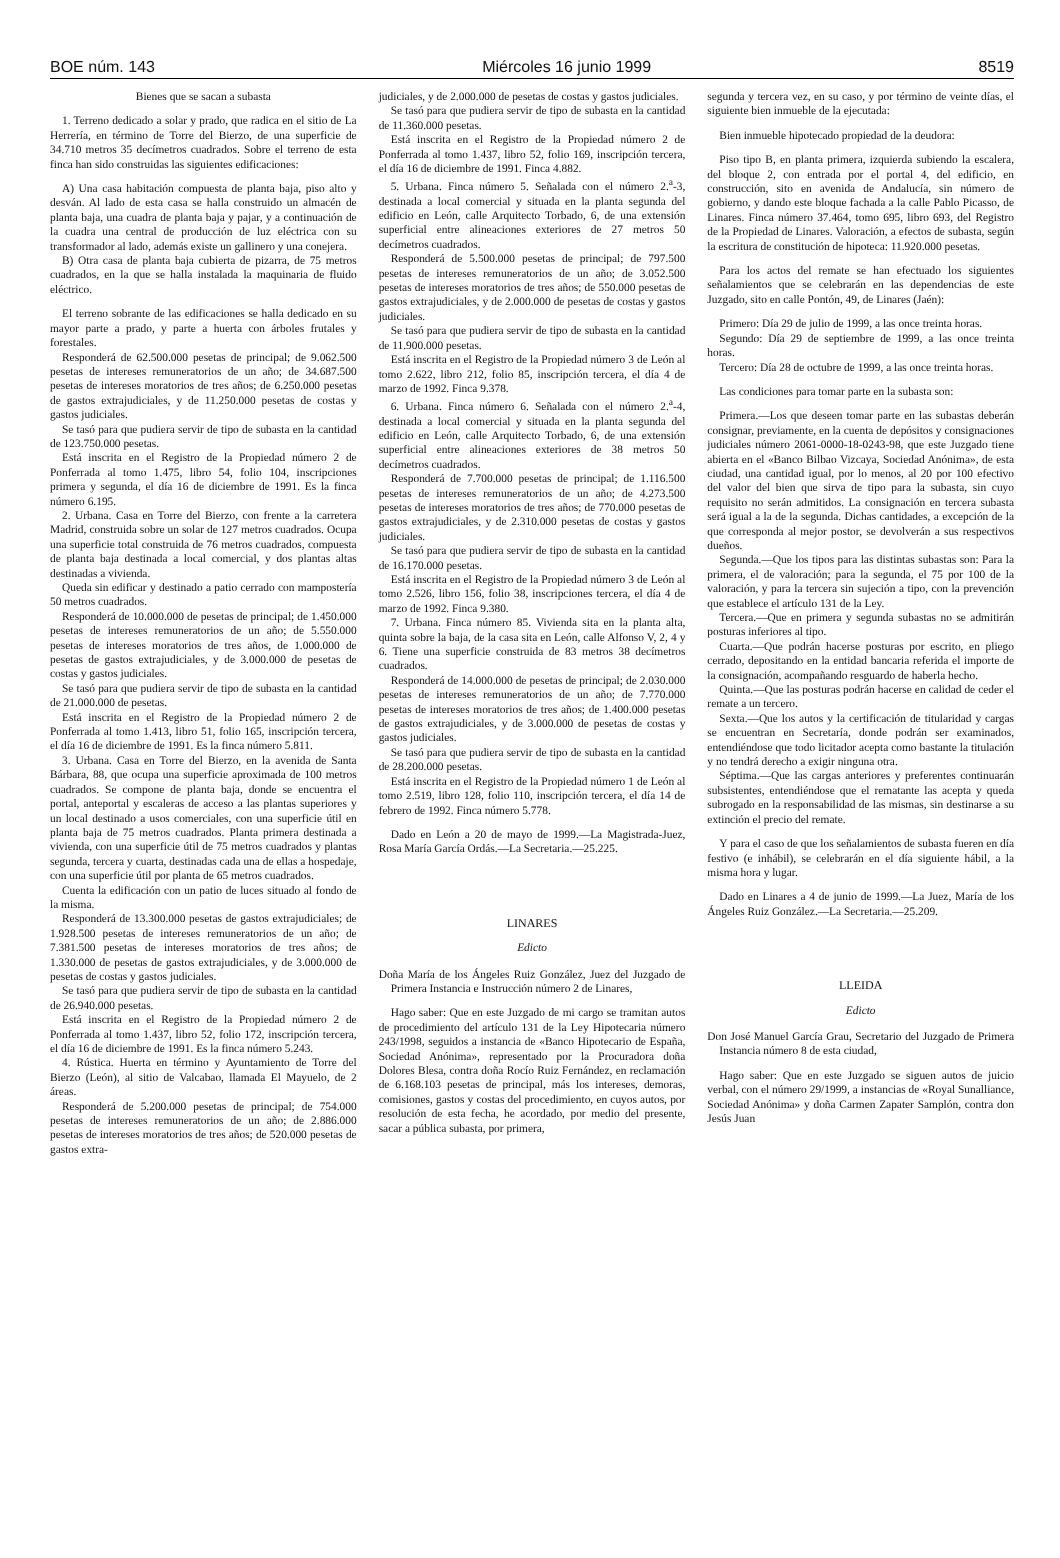BOE núm. 143 Miércoles 16 junio 1999 8519
Bienes que se sacan a subasta
1. Terreno dedicado a solar y prado, que radica en el sitio de La Herrería, en término de Torre del Bierzo, de una superficie de 34.710 metros 35 decímetros cuadrados. Sobre el terreno de esta finca han sido construidas las siguientes edificaciones:
A) Una casa habitación compuesta de planta baja, piso alto y desván. Al lado de esta casa se halla construido un almacén de planta baja, una cuadra de planta baja y pajar, y a continuación de la cuadra una central de producción de luz eléctrica con su transformador al lado, además existe un gallinero y una conejera.
B) Otra casa de planta baja cubierta de pizarra, de 75 metros cuadrados, en la que se halla instalada la maquinaria de fluido eléctrico.
El terreno sobrante de las edificaciones se halla dedicado en su mayor parte a prado, y parte a huerta con árboles frutales y forestales.
Responderá de 62.500.000 pesetas de principal; de 9.062.500 pesetas de intereses remuneratorios de un año; de 34.687.500 pesetas de intereses moratorios de tres años; de 6.250.000 pesetas de gastos extrajudiciales, y de 11.250.000 pesetas de costas y gastos judiciales.
Se tasó para que pudiera servir de tipo de subasta en la cantidad de 123.750.000 pesetas.
Está inscrita en el Registro de la Propiedad número 2 de Ponferrada al tomo 1.475, libro 54, folio 104, inscripciones primera y segunda, el día 16 de diciembre de 1991. Es la finca número 6.195.
2. Urbana. Casa en Torre del Bierzo, con frente a la carretera Madrid, construida sobre un solar de 127 metros cuadrados. Ocupa una superficie total construida de 76 metros cuadrados, compuesta de planta baja destinada a local comercial, y dos plantas altas destinadas a vivienda.
Queda sin edificar y destinado a patio cerrado con mampostería 50 metros cuadrados.
Responderá de 10.000.000 de pesetas de principal; de 1.450.000 pesetas de intereses remuneratorios de un año; de 5.550.000 pesetas de intereses moratorios de tres años, de 1.000.000 de pesetas de gastos extrajudiciales, y de 3.000.000 de pesetas de costas y gastos judiciales.
Se tasó para que pudiera servir de tipo de subasta en la cantidad de 21.000.000 de pesetas.
Está inscrita en el Registro de la Propiedad número 2 de Ponferrada al tomo 1.413, libro 51, folio 165, inscripción tercera, el día 16 de diciembre de 1991. Es la finca número 5.811.
3. Urbana. Casa en Torre del Bierzo, en la avenida de Santa Bárbara, 88, que ocupa una superficie aproximada de 100 metros cuadrados. Se compone de planta baja, donde se encuentra el portal, anteportal y escaleras de acceso a las plantas superiores y un local destinado a usos comerciales, con una superficie útil en planta baja de 75 metros cuadrados. Planta primera destinada a vivienda, con una superficie útil de 75 metros cuadrados y plantas segunda, tercera y cuarta, destinadas cada una de ellas a hospedaje, con una superficie útil por planta de 65 metros cuadrados.
Cuenta la edificación con un patio de luces situado al fondo de la misma.
Responderá de 13.300.000 pesetas de gastos extrajudiciales; de 1.928.500 pesetas de intereses remuneratorios de un año; de 7.381.500 pesetas de intereses moratorios de tres años; de 1.330.000 de pesetas de gastos extrajudiciales, y de 3.000.000 de pesetas de costas y gastos judiciales.
Se tasó para que pudiera servir de tipo de subasta en la cantidad de 26.940.000 pesetas.
Está inscrita en el Registro de la Propiedad número 2 de Ponferrada al tomo 1.437, libro 52, folio 172, inscripción tercera, el día 16 de diciembre de 1991. Es la finca número 5.243.
4. Rústica. Huerta en término y Ayuntamiento de Torre del Bierzo (León), al sitio de Valcabao, llamada El Mayuelo, de 2 áreas.
Responderá de 5.200.000 pesetas de principal; de 754.000 pesetas de intereses remuneratorios de un año; de 2.886.000 pesetas de intereses moratorios de tres años; de 520.000 pesetas de gastos extra-
judiciales, y de 2.000.000 de pesetas de costas y gastos judiciales.
Se tasó para que pudiera servir de tipo de subasta en la cantidad de 11.360.000 pesetas.
Está inscrita en el Registro de la Propiedad número 2 de Ponferrada al tomo 1.437, libro 52, folio 169, inscripción tercera, el día 16 de diciembre de 1991. Finca 4.882.
5. Urbana. Finca número 5. Señalada con el número 2.<sup>a</sup>-3, destinada a local comercial y situada en la planta segunda del edificio en León, calle Arquitecto Torbado, 6, de una extensión superficial entre alineaciones exteriores de 27 metros 50 decímetros cuadrados.
Responderá de 5.500.000 pesetas de principal; de 797.500 pesetas de intereses remuneratorios de un año; de 3.052.500 pesetas de intereses moratorios de tres años; de 550.000 pesetas de gastos extrajudiciales, y de 2.000.000 de pesetas de costas y gastos judiciales.
Se tasó para que pudiera servir de tipo de subasta en la cantidad de 11.900.000 pesetas.
Está inscrita en el Registro de la Propiedad número 3 de León al tomo 2.622, libro 212, folio 85, inscripción tercera, el día 4 de marzo de 1992. Finca 9.378.
6. Urbana. Finca número 6. Señalada con el número 2.<sup>a</sup>-4, destinada a local comercial y situada en la planta segunda del edificio en León, calle Arquitecto Torbado, 6, de una extensión superficial entre alineaciones exteriores de 38 metros 50 decímetros cuadrados.
Responderá de 7.700.000 pesetas de principal; de 1.116.500 pesetas de intereses remuneratorios de un año; de 4.273.500 pesetas de intereses moratorios de tres años; de 770.000 pesetas de gastos extrajudiciales, y de 2.310.000 pesetas de costas y gastos judiciales.
Se tasó para que pudiera servir de tipo de subasta en la cantidad de 16.170.000 pesetas.
Está inscrita en el Registro de la Propiedad número 3 de León al tomo 2.526, libro 156, folio 38, inscripciones tercera, el día 4 de marzo de 1992. Finca 9.380.
7. Urbana. Finca número 85. Vivienda sita en la planta alta, quinta sobre la baja, de la casa sita en León, calle Alfonso V, 2, 4 y 6. Tiene una superficie construida de 83 metros 38 decímetros cuadrados.
Responderá de 14.000.000 de pesetas de principal; de 2.030.000 pesetas de intereses remuneratorios de un año; de 7.770.000 pesetas de intereses moratorios de tres años; de 1.400.000 pesetas de gastos extrajudiciales, y de 3.000.000 de pesetas de costas y gastos judiciales.
Se tasó para que pudiera servir de tipo de subasta en la cantidad de 28.200.000 pesetas.
Está inscrita en el Registro de la Propiedad número 1 de León al tomo 2.519, libro 128, folio 110, inscripción tercera, el día 14 de febrero de 1992. Finca número 5.778.
Dado en León a 20 de mayo de 1999.—La Magistrada-Juez, Rosa María García Ordás.—La Secretaria.—25.225.
LINARES
Edicto
Doña María de los Ángeles Ruiz González, Juez del Juzgado de Primera Instancia e Instrucción número 2 de Linares,
Hago saber: Que en este Juzgado de mi cargo se tramitan autos de procedimiento del artículo 131 de la Ley Hipotecaria número 243/1998, seguidos a instancia de «Banco Hipotecario de España, Sociedad Anónima», representado por la Procuradora doña Dolores Blesa, contra doña Rocío Ruiz Fernández, en reclamación de 6.168.103 pesetas de principal, más los intereses, demoras, comisiones, gastos y costas del procedimiento, en cuyos autos, por resolución de esta fecha, he acordado, por medio del presente, sacar a pública subasta, por primera,
segunda y tercera vez, en su caso, y por término de veinte días, el siguiente bien inmueble de la ejecutada:
Bien inmueble hipotecado propiedad de la deudora:
Piso tipo B, en planta primera, izquierda subiendo la escalera, del bloque 2, con entrada por el portal 4, del edificio, en construcción, sito en avenida de Andalucía, sin número de gobierno, y dando este bloque fachada a la calle Pablo Picasso, de Linares. Finca número 37.464, tomo 695, libro 693, del Registro de la Propiedad de Linares. Valoración, a efectos de subasta, según la escritura de constitución de hipoteca: 11.920.000 pesetas.
Para los actos del remate se han efectuado los siguientes señalamientos que se celebrarán en las dependencias de este Juzgado, sito en calle Pontón, 49, de Linares (Jaén):
Primero: Día 29 de julio de 1999, a las once treinta horas.
Segundo: Día 29 de septiembre de 1999, a las once treinta horas.
Tercero: Día 28 de octubre de 1999, a las once treinta horas.
Las condiciones para tomar parte en la subasta son:
Primera.—Los que deseen tomar parte en las subastas deberán consignar, previamente, en la cuenta de depósitos y consignaciones judiciales número 2061-0000-18-0243-98, que este Juzgado tiene abierta en el «Banco Bilbao Vizcaya, Sociedad Anónima», de esta ciudad, una cantidad igual, por lo menos, al 20 por 100 efectivo del valor del bien que sirva de tipo para la subasta, sin cuyo requisito no serán admitidos. La consignación en tercera subasta será igual a la de la segunda. Dichas cantidades, a excepción de la que corresponda al mejor postor, se devolverán a sus respectivos dueños.
Segunda.—Que los tipos para las distintas subastas son: Para la primera, el de valoración; para la segunda, el 75 por 100 de la valoración, y para la tercera sin sujeción a tipo, con la prevención que establece el artículo 131 de la Ley.
Tercera.—Que en primera y segunda subastas no se admitirán posturas inferiores al tipo.
Cuarta.—Que podrán hacerse posturas por escrito, en pliego cerrado, depositando en la entidad bancaria referida el importe de la consignación, acompañando resguardo de haberla hecho.
Quinta.—Que las posturas podrán hacerse en calidad de ceder el remate a un tercero.
Sexta.—Que los autos y la certificación de titularidad y cargas se encuentran en Secretaría, donde podrán ser examinados, entendiéndose que todo licitador acepta como bastante la titulación y no tendrá derecho a exigir ninguna otra.
Séptima.—Que las cargas anteriores y preferentes continuarán subsistentes, entendiéndose que el rematante las acepta y queda subrogado en la responsabilidad de las mismas, sin destinarse a su extinción el precio del remate.
Y para el caso de que los señalamientos de subasta fueren en día festivo (e inhábil), se celebrarán en el día siguiente hábil, a la misma hora y lugar.
Dado en Linares a 4 de junio de 1999.—La Juez, María de los Ángeles Ruiz González.—La Secretaria.—25.209.
LLEIDA
Edicto
Don José Manuel García Grau, Secretario del Juzgado de Primera Instancia número 8 de esta ciudad,
Hago saber: Que en este Juzgado se siguen autos de juicio verbal, con el número 29/1999, a instancias de «Royal Sunalliance, Sociedad Anónima» y doña Carmen Zapater Samplón, contra don Jesús Juan